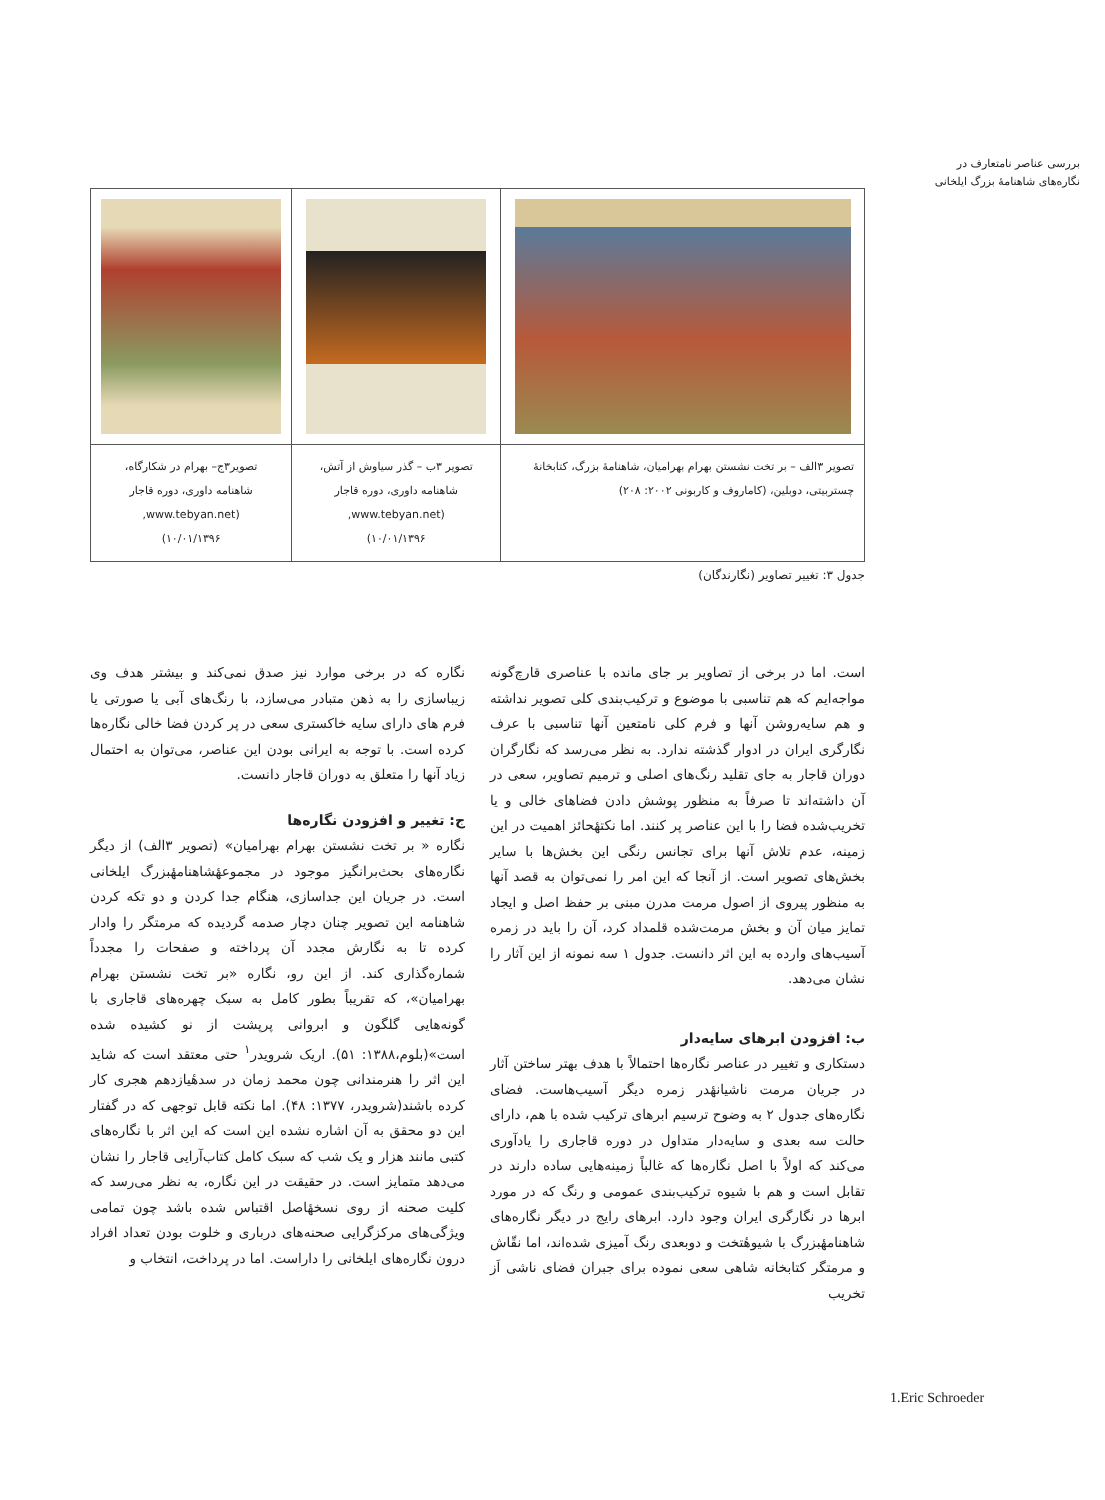بررسی عناصر نامتعارف در
نگاره‌های شاهنامهٔ بزرگ ایلخانی
| تصویر ۳الف – بر تخت نشستن بهرام بهرامیان، شاهنامهٔ بزرگ، کتابخانهٔ چستربیتی، دوبلین، (کاماروف و کاربونی ۲۰۰۲: ۲۰۸) | تصویر ۳ب – گذر سیاوش از آتش، شاهنامه داوری، دوره قاجار (www.tebyan.net, ۱۰/۰۱/۱۳۹۶) | تصویر۳ج– بهرام در شکارگاه، شاهنامه داوری، دوره قاجار (www.tebyan.net, ۱۰/۰۱/۱۳۹۶) |
جدول ۳: تغییر تصاویر (نگارندگان)
است. اما در برخی از تصاویر بر جای مانده با عناصری قارچ‌گونه مواجه‌ایم که هم تناسبی با موضوع و ترکیب‌بندی کلی تصویر نداشته و هم سایه‌روشن آنها و فرم کلی نامتعین آنها تناسبی با عرف نگارگری ایران در ادوار گذشته ندارد. به نظر می‌رسد که نگارگران دوران قاجار به جای تقلید رنگ‌های اصلی و ترمیم تصاویر، سعی در آن داشته‌اند تا صرفاً به منظور پوشش دادن فضاهای خالی و یا تخریب‌شده فضا را با این عناصر پر کنند. اما نکتهٔحائز اهمیت در این زمینه، عدم تلاش آنها برای تجانس رنگی این بخش‌ها با سایر بخش‌های تصویر است. از آنجا که این امر را نمی‌توان به قصد آنها به منظور پیروی از اصول مرمت مدرن مبنی بر حفظ اصل و ایجاد تمایز میان آن و بخش مرمت‌شده قلمداد کرد، آن را باید در زمره آسیب‌های وارده به این اثر دانست. جدول ۱ سه نمونه از این آثار را نشان می‌دهد.
ب: افزودن ابرهای سایه‌دار
دستکاری و تغییر در عناصر نگاره‌ها احتمالاً با هدف بهتر ساختن آثار در جریان مرمت ناشیانهٔدر زمره دیگر آسیب‌هاست. فضای نگاره‌های جدول ۲ به وضوح ترسیم ابرهای ترکیب شده با هم، دارای حالت سه بعدی و سایه‌دار متداول در دوره قاجاری را یادآوری می‌کند که اولاً با اصل نگاره‌ها که غالباً زمینه‌هایی ساده دارند در تقابل است و هم با شیوه ترکیب‌بندی عمومی و رنگ که در مورد ابرها در نگارگری ایران وجود دارد. ابرهای رایج در دیگر نگاره‌های شاهنامهٔبزرگ با شیوهٔتخت و دوبعدی رنگ آمیزی شده‌اند، اما نقّاش و مرمتگر کتابخانه شاهی سعی نموده برای جبران فضای ناشی اَز تخریب
نگاره که در برخی موارد نیز صدق نمی‌کند و بیشتر هدف وی زیباسازی را به ذهن متبادر می‌سازد، با رنگ‌های آبی یا صورتی یا فرم های دارای سایه خاکستری سعی در پر کردن فضا خالی نگاره‌ها کرده است. با توجه به ایرانی بودن این عناصر، می‌توان به احتمال زیاد آنها را متعلق به دوران قاجار دانست.
ج: تغییر و افزودن نگاره‌ها
نگاره « بر تخت نشستن بهرام بهرامیان» (تصویر ۳الف) از دیگر نگاره‌های بحث‌برانگیز موجود در مجموعهٔشاهنامهٔبزرگ ایلخانی است. در جریان این جداسازی، هنگام جدا کردن و دو تکه کردن شاهنامه این تصویر چنان دچار صدمه گردیده که مرمتگر را وادار کرده تا به نگارش مجدد آن پرداخته و صفحات را مجدداً شماره‌گذاری کند. از این رو، نگاره «بر تخت نشستن بهرام بهرامیان»، که تقریباً بطور کامل به سبک چهره‌های قاجاری با گونه‌هایی گلگون و ابروانی پرپشت از نو کشیده شده است»(بلوم،۱۳۸۸: ۵۱). اریک شرویدر<sup>۱</sup> حتی معتقد است که شاید این اثر را هنرمندانی چون محمد زمان در سدهٔیازدهم هجری کار کرده باشند(شرویدر، ۱۳۷۷: ۴۸). اما نکته قابل توجهی که در گفتار این دو محقق به آن اشاره نشده این است که این اثر با نگاره‌های کتبی مانند هزار و یک شب که سبک کامل کتاب‌آرایی قاجار را نشان می‌دهد متمایز است. در حقیقت در این نگاره، به نظر می‌رسد که کلیت صحنه از روی نسخهٔاصل اقتباس شده باشد چون تمامی ویژگی‌های مرکزگرایی صحنه‌های درباری و خلوت بودن تعداد افراد درون نگاره‌های ایلخانی را داراست. اما در پرداخت، انتخاب و
1.Eric Schroeder